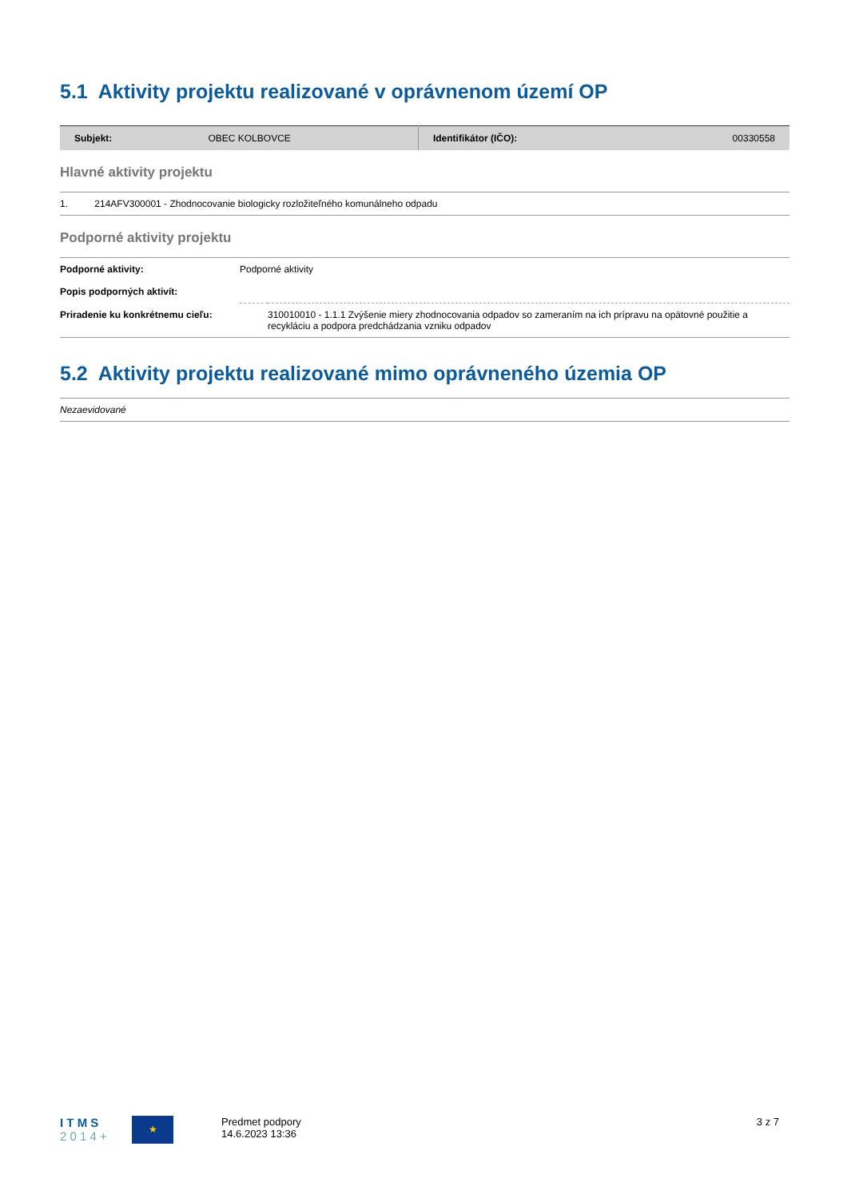5.1 Aktivity projektu realizované v oprávnenom území OP
| Subjekt: | OBEC KOLBOVCE | Identifikátor (IČO): | 00330558 |
Hlavné aktivity projektu
1. 214AFV300001 - Zhodnocovanie biologicky rozložiteľného komunálneho odpadu
Podporné aktivity projektu
| Podporné aktivity: | Podporné aktivity | |
| Popis podporných aktivít: | | |
| Priradenie ku konkrétnemu cieľu: | | 310010010 - 1.1.1 Zvýšenie miery zhodnocovania odpadov so zameraním na ich prípravu na opätovné použitie a recykláciu a podpora predchádzania vzniku odpadov |
5.2 Aktivity projektu realizované mimo oprávneného územia OP
Nezaevidované
I T M S
2 0 1 4 +
★
Predmet podpory
14.6.2023 13:36
3 z 7